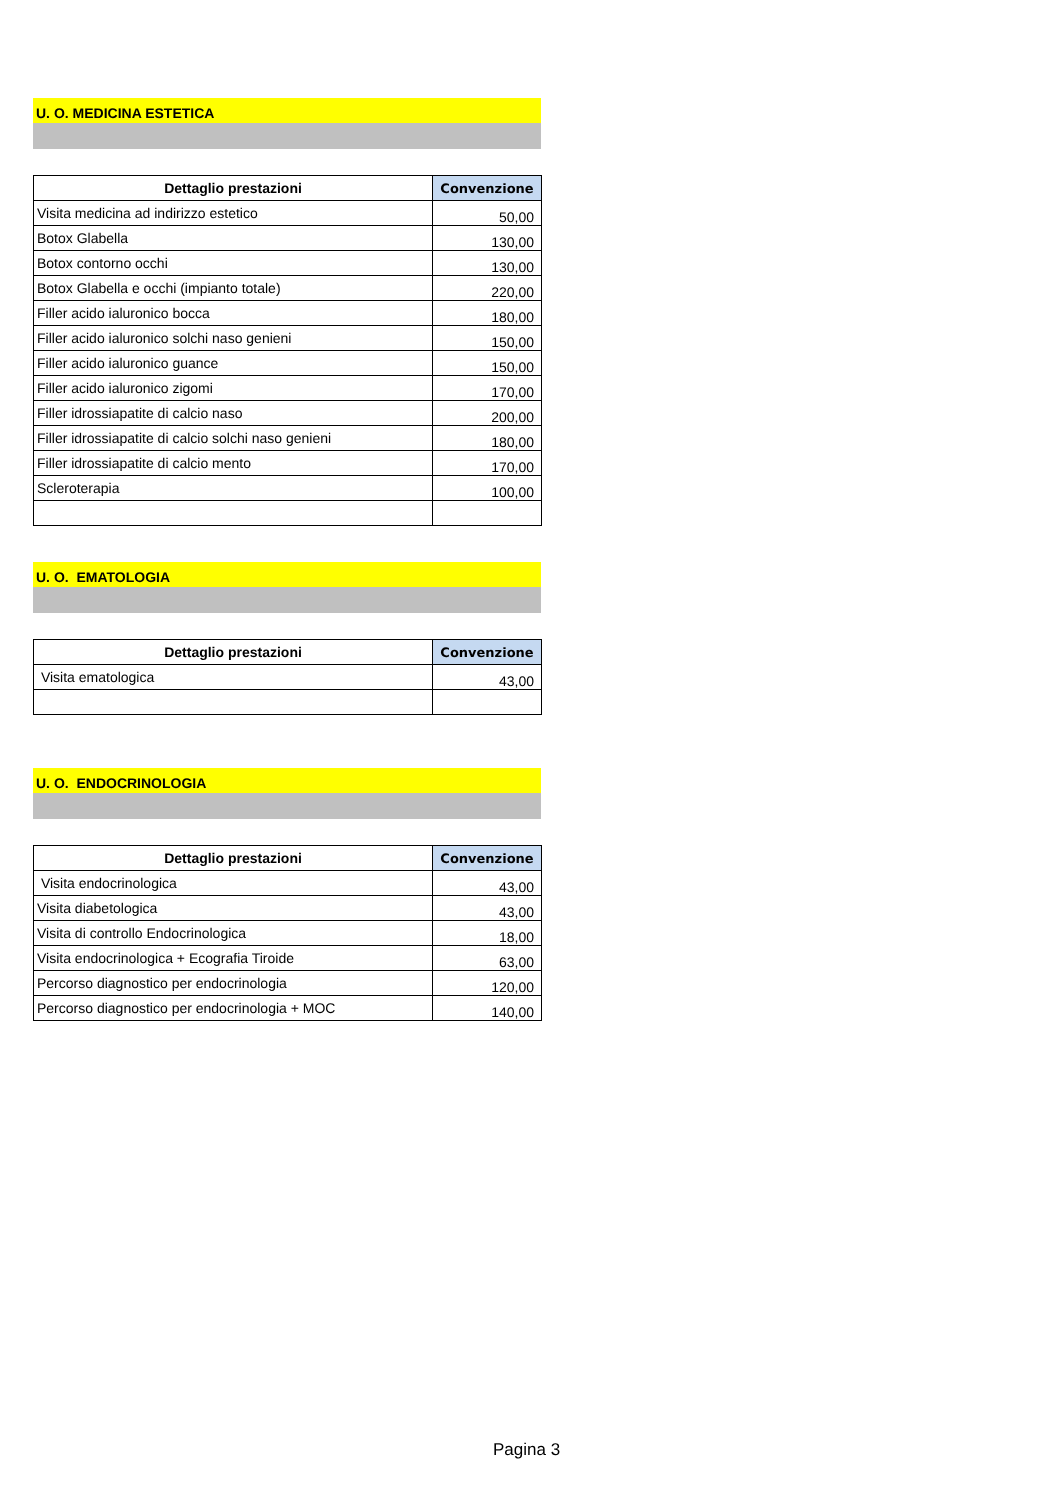U. O. MEDICINA ESTETICA
| Dettaglio prestazioni | Convenzione |
| --- | --- |
| Visita medicina ad indirizzo estetico | 50,00 |
| Botox Glabella | 130,00 |
| Botox contorno occhi | 130,00 |
| Botox Glabella e occhi (impianto totale) | 220,00 |
| Filler acido ialuronico bocca | 180,00 |
| Filler acido ialuronico solchi naso genieni | 150,00 |
| Filler acido ialuronico guance | 150,00 |
| Filler acido ialuronico zigomi | 170,00 |
| Filler idrossiapatite di calcio naso | 200,00 |
| Filler idrossiapatite di calcio solchi naso genieni | 180,00 |
| Filler idrossiapatite di calcio mento | 170,00 |
| Scleroterapia | 100,00 |
U. O. EMATOLOGIA
| Dettaglio prestazioni | Convenzione |
| --- | --- |
| Visita ematologica | 43,00 |
U. O. ENDOCRINOLOGIA
| Dettaglio prestazioni | Convenzione |
| --- | --- |
| Visita endocrinologica | 43,00 |
| Visita diabetologica | 43,00 |
| Visita di controllo Endocrinologica | 18,00 |
| Visita endocrinologica + Ecografia Tiroide | 63,00 |
| Percorso diagnostico per endocrinologia | 120,00 |
| Percorso diagnostico per endocrinologia + MOC | 140,00 |
Pagina 3